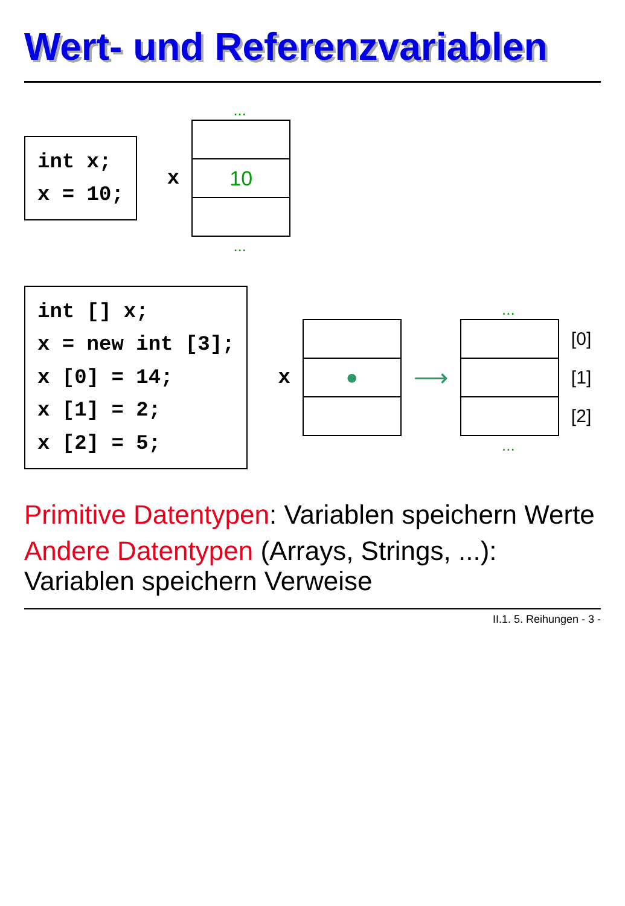Wert- und Referenzvariablen
int x; x = 10;
x
...
10
...
int [] x; x = new int [3]; x [0] = 14; x [1] = 2; x [2] = 5;
x
●
⟶
...
...
[0]
[1]
[2]
Primitive Datentypen: Variablen speichern Werte
Andere Datentypen (Arrays, Strings, ...): Variablen speichern Verweise
II.1. 5. Reihungen - 3 -